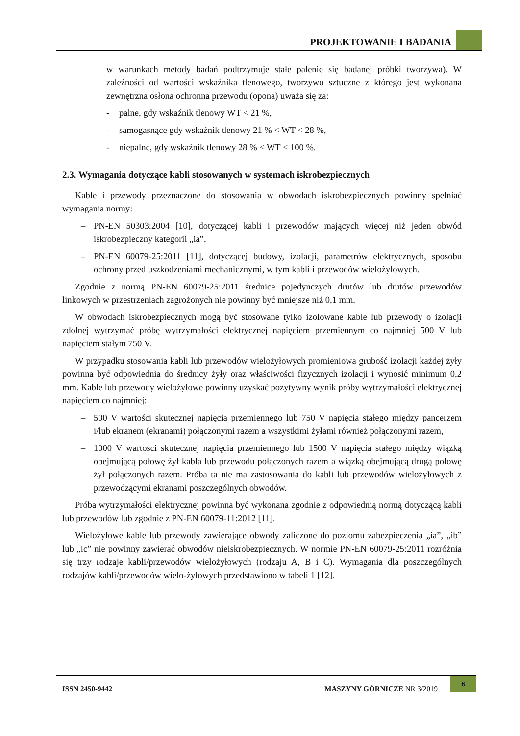PROJEKTOWANIE I BADANIA
w warunkach metody badań podtrzymuje stałe palenie się badanej próbki tworzywa). W zależności od wartości wskaźnika tlenowego, tworzywo sztuczne z którego jest wykonana zewnętrzna osłona ochronna przewodu (opona) uważa się za:
- palne, gdy wskaźnik tlenowy WT < 21 %,
- samogasnące gdy wskaźnik tlenowy 21 % < WT < 28 %,
- niepalne, gdy wskaźnik tlenowy 28 % < WT < 100 %.
2.3. Wymagania dotyczące kabli stosowanych w systemach iskrobezpiecznych
Kable i przewody przeznaczone do stosowania w obwodach iskrobezpiecznych powinny spełniać wymagania normy:
– PN-EN 50303:2004 [10], dotyczącej kabli i przewodów mających więcej niż jeden obwód iskrobezpieczny kategorii „ia”,
– PN-EN 60079-25:2011 [11], dotyczącej budowy, izolacji, parametrów elektrycznych, sposobu ochrony przed uszkodzeniami mechanicznymi, w tym kabli i przewodów wielożyłowych.
Zgodnie z normą PN-EN 60079-25:2011 średnice pojedynczych drutów lub drutów przewodów linkowych w przestrzeniach zagrożonych nie powinny być mniejsze niż 0,1 mm.
W obwodach iskrobezpiecznych mogą być stosowane tylko izolowane kable lub przewody o izolacji zdolnej wytrzymać próbę wytrzymałości elektrycznej napięciem przemiennym co najmniej 500 V lub napięciem stałym 750 V.
W przypadku stosowania kabli lub przewodów wielożyłowych promieniowa grubość izolacji każdej żyły powinna być odpowiednia do średnicy żyły oraz właściwości fizycznych izolacji i wynosić minimum 0,2 mm. Kable lub przewody wielożyłowe powinny uzyskać pozytywny wynik próby wytrzymałości elektrycznej napięciem co najmniej:
– 500 V wartości skutecznej napięcia przemiennego lub 750 V napięcia stałego między pancerzem i/lub ekranem (ekranami) połączonymi razem a wszystkimi żyłami również połączonymi razem,
– 1000 V wartości skutecznej napięcia przemiennego lub 1500 V napięcia stałego między wiązką obejmującą połowę żył kabla lub przewodu połączonych razem a wiązką obejmującą drugą połowę żył połączonych razem. Próba ta nie ma zastosowania do kabli lub przewodów wielożyłowych z przewodzącymi ekranami poszczególnych obwodów.
Próba wytrzymałości elektrycznej powinna być wykonana zgodnie z odpowiednią normą dotyczącą kabli lub przewodów lub zgodnie z PN-EN 60079-11:2012 [11].
Wielożyłowe kable lub przewody zawierające obwody zaliczone do poziomu zabezpieczenia „ia”, „ib” lub „ic” nie powinny zawierać obwodów nieiskrobezpiecznych. W normie PN-EN 60079-25:2011 rozróżnia się trzy rodzaje kabli/przewodów wielożyłowych (rodzaju A, B i C). Wymagania dla poszczególnych rodzajów kabli/przewodów wielo-żyłowych przedstawiono w tabeli 1 [12].
ISSN 2450-9442 MASZYNY GÓRNICZE NR 3/2019
6